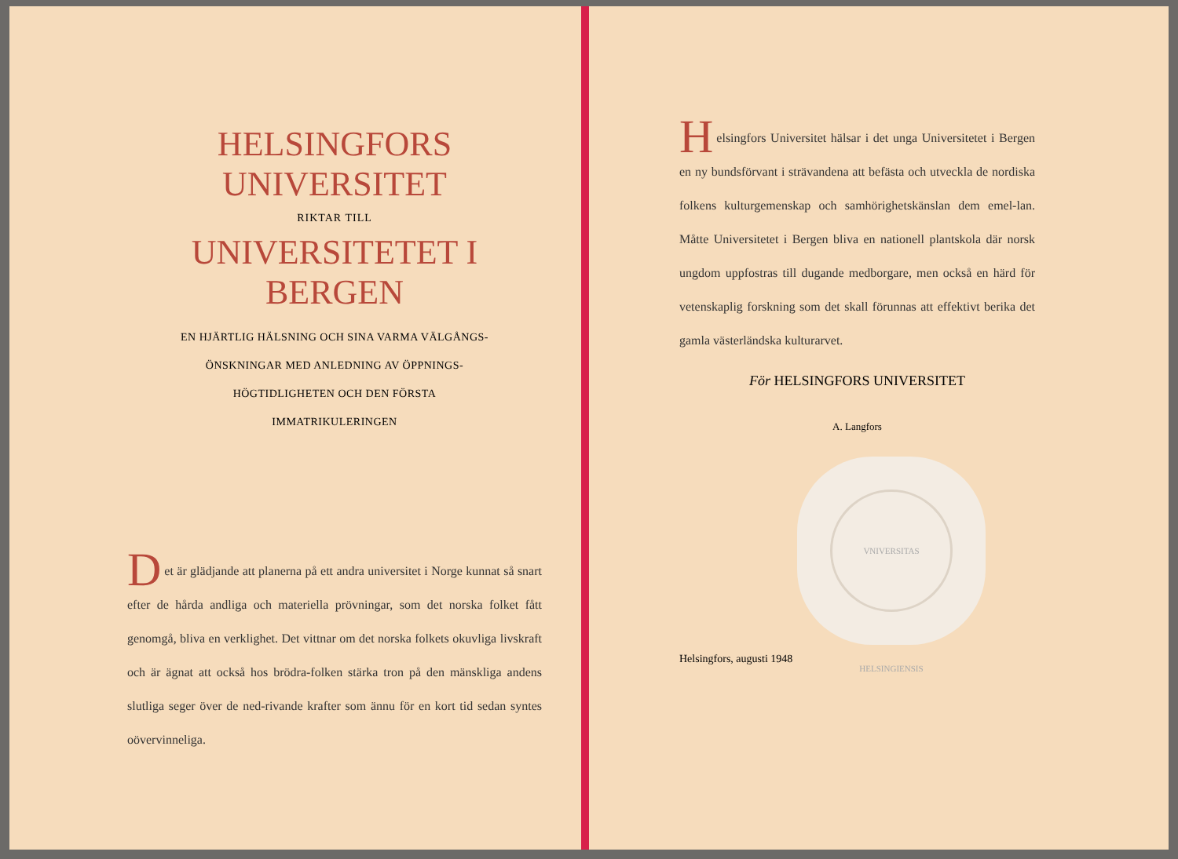HELSINGFORS UNIVERSITET
RIKTAR TILL
UNIVERSITETET I BERGEN
EN HJÄRTLIG HÄLSNING OCH SINA VARMA VÄLGÅNGS-
ÖNSKNINGAR MED ANLEDNING AV ÖPPNINGS-
HÖGTIDLIGHETEN OCH DEN FÖRSTA
IMMATRIKULERINGEN
Det är glädjande att planerna på ett andra universitet i Norge kunnat så snart efter de hårda andliga och materiella prövningar, som det norska folket fått genomgå, bliva en verklighet. Det vittnar om det norska folkets okuvliga livskraft och är ägnat att också hos brödra-folken stärka tron på den mänskliga andens slutliga seger över de ned-rivande krafter som ännu för en kort tid sedan syntes oövervinneliga.
Helsingfors Universitet hälsar i det unga Universitetet i Bergen en ny bundsförvant i strävandena att befästa och utveckla de nordiska folkens kulturgemenskap och samhörighetskänslan dem emel-lan. Måtte Universitetet i Bergen bliva en nationell plantskola där norsk ungdom uppfostras till dugande medborgare, men också en härd för vetenskaplig forskning som det skall förunnas att effektivt berika det gamla västerländska kulturarvet.
För HELSINGFORS UNIVERSITET
A. Langfors
VNIVERSITAS HELSINGIENSIS
Helsingfors, augusti 1948